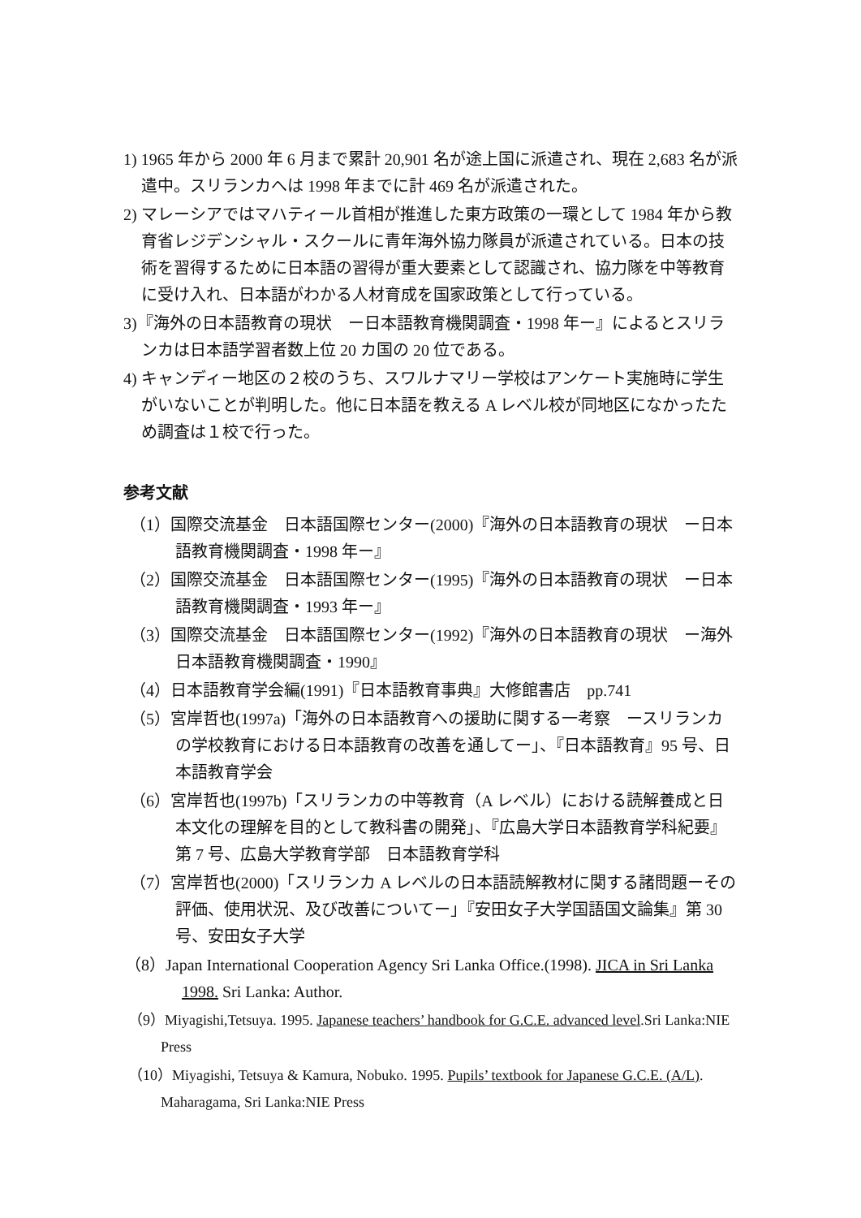1) 1965 年から 2000 年 6 月まで累計 20,901 名が途上国に派遣され、現在 2,683 名が派遣中。スリランカへは 1998 年までに計 469 名が派遣された。
2) マレーシアではマハティール首相が推進した東方政策の一環として 1984 年から教育省レジデンシャル・スクールに青年海外協力隊員が派遣されている。日本の技術を習得するために日本語の習得が重大要素として認識され、協力隊を中等教育に受け入れ、日本語がわかる人材育成を国家政策として行っている。
3)『海外の日本語教育の現状　ー日本語教育機関調査・1998 年ー』によるとスリランカは日本語学習者数上位 20 カ国の 20 位である。
4) キャンディー地区の２校のうち、スワルナマリー学校はアンケート実施時に学生がいないことが判明した。他に日本語を教える A レベル校が同地区になかったため調査は１校で行った。
参考文献
（1）国際交流基金　日本語国際センター(2000)『海外の日本語教育の現状　ー日本語教育機関調査・1998 年ー』
（2）国際交流基金　日本語国際センター(1995)『海外の日本語教育の現状　ー日本語教育機関調査・1993 年ー』
（3）国際交流基金　日本語国際センター(1992)『海外の日本語教育の現状　ー海外日本語教育機関調査・1990』
（4）日本語教育学会編(1991)『日本語教育事典』大修館書店　pp.741
（5）宮岸哲也(1997a)「海外の日本語教育への援助に関する一考察　ースリランカの学校教育における日本語教育の改善を通してー」、『日本語教育』95 号、日本語教育学会
（6）宮岸哲也(1997b)「スリランカの中等教育（A レベル）における読解養成と日本文化の理解を目的として教科書の開発」、『広島大学日本語教育学科紀要』第 7 号、広島大学教育学部　日本語教育学科
（7）宮岸哲也(2000)「スリランカ A レベルの日本語読解教材に関する諸問題ーその評価、使用状況、及び改善についてー」『安田女子大学国語国文論集』第 30 号、安田女子大学
（8）Japan International Cooperation Agency Sri Lanka Office.(1998). JICA in Sri Lanka 1998. Sri Lanka: Author.
（9）Miyagishi,Tetsuya. 1995. Japanese teachers’ handbook for G.C.E. advanced level.Sri Lanka:NIE Press
（10）Miyagishi, Tetsuya & Kamura, Nobuko. 1995. Pupils’ textbook for Japanese G.C.E. (A/L). Maharagama, Sri Lanka:NIE Press